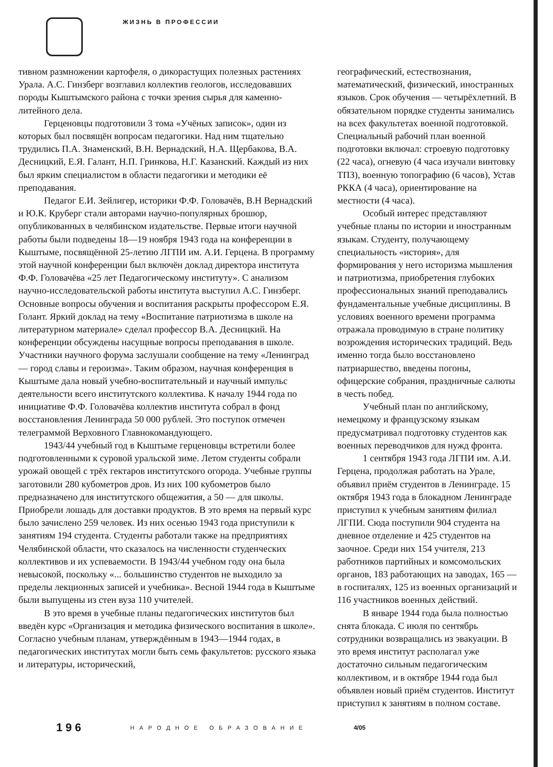ЖИЗНЬ В ПРОФЕССИИ
тивном размножении картофеля, о дикорастущих полезных растениях Урала. А.С. Гинзберг возглавил коллектив геологов, исследовавших породы Кыштымского района с точки зрения сырья для каменно-литейного дела.
Герценовцы подготовили 3 тома «Учёных записок», один из которых был посвящён вопросам педагогики. Над ним тщательно трудились П.А. Знаменский, В.Н. Вернадский, Н.А. Щербакова, В.А. Десницкий, Е.Я. Галант, Н.П. Гринкова, Н.Г. Казанский. Каждый из них был ярким специалистом в области педагогики и методики её преподавания.
Педагог Е.И. Зейлигер, историки Ф.Ф. Головачёв, В.Н Вернадский и Ю.К. Круберг стали авторами научно-популярных брошюр, опубликованных в челябинском издательстве. Первые итоги научной работы были подведены 18—19 ноября 1943 года на конференции в Кыштыме, посвящённой 25-летию ЛГПИ им. А.И. Герцена. В программу этой научной конференции был включён доклад директора института Ф.Ф. Головачёва «25 лет Педагогическому институту». С анализом научно-исследовательской работы института выступил А.С. Гинзберг. Основные вопросы обучения и воспитания раскрыты профессором Е.Я. Голант. Яркий доклад на тему «Воспитание патриотизма в школе на литературном материале» сделал профессор В.А. Десницкий. На конференции обсуждены насущные вопросы преподавания в школе. Участники научного форума заслушали сообщение на тему «Ленинград — город славы и героизма». Таким образом, научная конференция в Кыштыме дала новый учебно-воспитательный и научный импульс деятельности всего институтского коллектива. К началу 1944 года по инициативе Ф.Ф. Головачёва коллектив института собрал в фонд восстановления Ленинграда 50 000 рублей. Это поступок отмечен телеграммой Верховного Главнокомандующего.
1943/44 учебный год в Кыштыме герценовцы встретили более подготовленными к суровой уральской зиме. Летом студенты собрали урожай овощей с трёх гектаров институтского огорода. Учебные группы заготовили 280 кубометров дров. Из них 100 кубометров было предназначено для институтского общежития, а 50 — для школы. Приобрели лошадь для доставки продуктов. В это время на первый курс было зачислено 259 человек. Из них осенью 1943 года приступили к занятиям 194 студента. Студенты работали также на предприятиях Челябинской области, что сказалось на численности студенческих коллективов и их успеваемости. В 1943/44 учебном году она была невысокой, поскольку «... большинство студентов не выходило за пределы лекционных записей и учебника». Весной 1944 года в Кыштыме были выпущены из стен вуза 110 учителей.
В это время в учебные планы педагогических институтов был введён курс «Организация и методика физического воспитания в школе». Согласно учебным планам, утверждённым в 1943—1944 годах, в педагогических институтах могли быть семь факультетов: русского языка и литературы, исторический,
географический, естествознания, математический, физический, иностранных языков. Срок обучения — четырёхлетний. В обязательном порядке студенты занимались на всех факультетах военной подготовкой. Специальный рабочий план военной подготовки включал: строевую подготовку (22 часа), огневую (4 часа изучали винтовку ТПЗ), военную топографию (6 часов), Устав РККА (4 часа), ориентирование на местности (4 часа).
Особый интерес представляют учебные планы по истории и иностранным языкам. Студенту, получающему специальность «история», для формирования у него историзма мышления и патриотизма, приобретения глубоких профессиональных знаний преподавались фундаментальные учебные дисциплины. В условиях военного времени программа отражала проводимую в стране политику возрождения исторических традиций. Ведь именно тогда было восстановлено патриаршество, введены погоны, офицерские собрания, праздничные салюты в честь побед.
Учебный план по английскому, немецкому и французскому языкам предусматривал подготовку студентов как военных переводчиков для нужд фронта.
1 сентября 1943 года ЛГПИ им. А.И. Герцена, продолжая работать на Урале, объявил приём студентов в Ленинграде. 15 октября 1943 года в блокадном Ленинграде приступил к учебным занятиям филиал ЛГПИ. Сюда поступили 904 студента на дневное отделение и 425 студентов на заочное. Среди них 154 учителя, 213 работников партийных и комсомольских органов, 183 работающих на заводах, 165 — в госпиталях, 125 из военных организаций и 116 участников военных действий.
В январе 1944 года была полностью снята блокада. С июля по сентябрь сотрудники возвращались из эвакуации. В это время институт располагал уже достаточно сильным педагогическим коллективом, и в октябре 1944 года был объявлен новый приём студентов. Институт приступил к занятиям в полном составе.
196 НАРОДНОЕ ОБРАЗОВАНИЕ 4/05